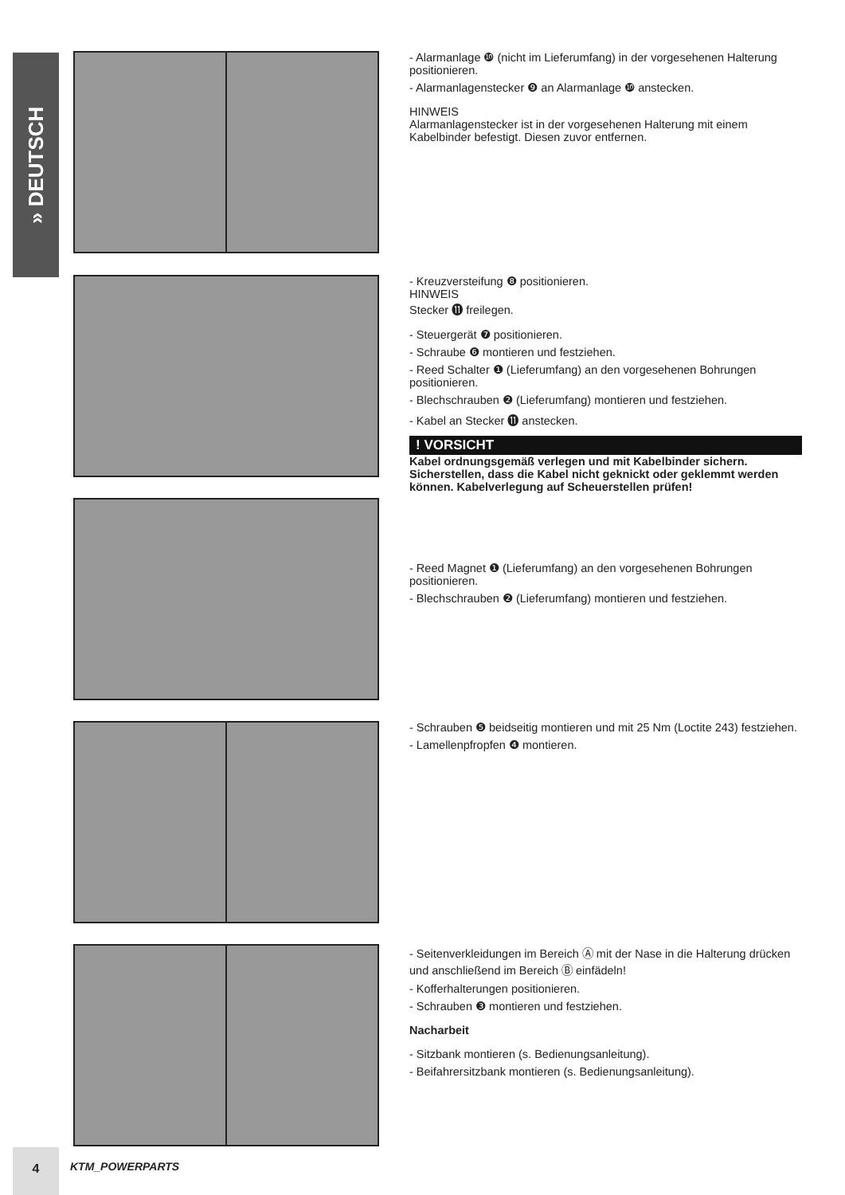» DEUTSCH
- Alarmanlage ❿ (nicht im Lieferumfang) in der vorgesehenen Halterung positionieren.
- Alarmanlagenstecker ❾ an Alarmanlage ❿ anstecken.
HINWEIS
Alarmanlagenstecker ist in der vorgesehenen Halterung mit einem Kabelbinder befestigt. Diesen zuvor entfernen.
- Kreuzversteifung ❽ positionieren.
HINWEIS
Stecker ⓫ freilegen.
- Steuergerät ❼ positionieren.
- Schraube ❻ montieren und festziehen.
- Reed Schalter ❶ (Lieferumfang) an den vorgesehenen Bohrungen positionieren.
- Blechschrauben ❷ (Lieferumfang) montieren und festziehen.
- Kabel an Stecker ⓫ anstecken.
! VORSICHT
Kabel ordnungsgemäß verlegen und mit Kabelbinder sichern. Sicherstellen, dass die Kabel nicht geknickt oder geklemmt werden können. Kabelverlegung auf Scheuerstellen prüfen!
- Reed Magnet ❶ (Lieferumfang) an den vorgesehenen Bohrungen positionieren.
- Blechschrauben ❷ (Lieferumfang) montieren und festziehen.
- Schrauben ❺ beidseitig montieren und mit 25 Nm (Loctite 243) festziehen.
- Lamellenpfropfen ❹ montieren.
- Seitenverkleidungen im Bereich Ⓐ mit der Nase in die Halterung drücken und anschließend im Bereich Ⓑ einfädeln!
- Kofferhalterungen positionieren.
- Schrauben ❸ montieren und festziehen.
Nacharbeit
- Sitzbank montieren (s. Bedienungsanleitung).
- Beifahrersitzbank montieren (s. Bedienungsanleitung).
4
KTM_POWERPARTS